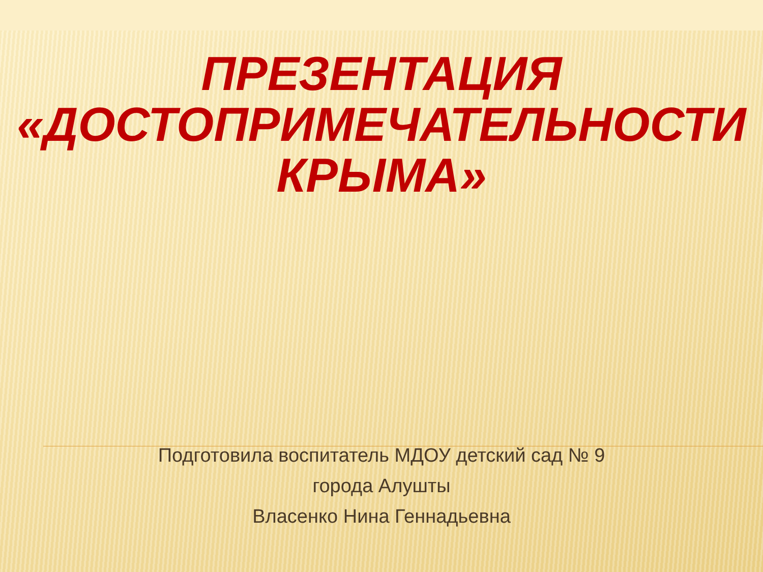ПРЕЗЕНТАЦИЯ
«ДОСТОПРИМЕЧАТЕЛЬНОСТИ
КРЫМА»
Подготовила воспитатель МДОУ детский сад № 9
города Алушты
Власенко Нина Геннадьевна